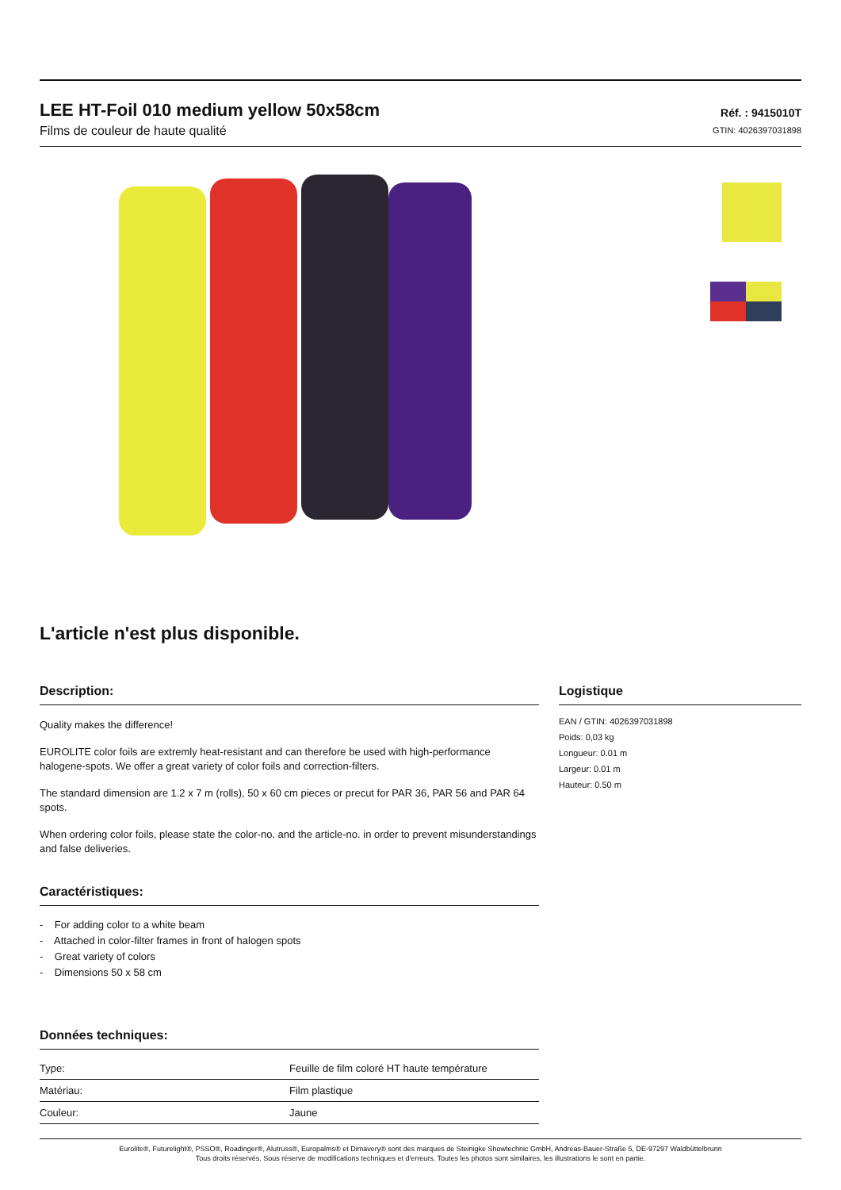LEE HT-Foil 010 medium yellow 50x58cm
Films de couleur de haute qualité
Réf. : 9415010T
GTIN: 4026397031898
L'article n'est plus disponible.
Description:
Quality makes the difference!
EUROLITE color foils are extremly heat-resistant and can therefore be used with high-performance halogene-spots. We offer a great variety of color foils and correction-filters.
The standard dimension are 1.2 x 7 m (rolls), 50 x 60 cm pieces or precut for PAR 36, PAR 56 and PAR 64 spots.
When ordering color foils, please state the color-no. and the article-no. in order to prevent misunderstandings and false deliveries.
Caractéristiques:
- For adding color to a white beam
- Attached in color-filter frames in front of halogen spots
- Great variety of colors
- Dimensions 50 x 58 cm
Données techniques:
| Type: | Feuille de film coloré HT haute température |
| Matériau: | Film plastique |
| Couleur: | Jaune |
Logistique
EAN / GTIN: 4026397031898
Poids: 0,03 kg
Longueur: 0.01 m
Largeur: 0.01 m
Hauteur: 0.50 m
Eurolite®, Futurelight®, PSSO®, Roadinger®, Alutruss®, Europalms® et Dimavery® sont des marques de Steinigke Showtechnic GmbH, Andreas-Bauer-Straße 5, DE-97297 Waldbüttelbrunn
Tous droits réservés. Sous réserve de modifications techniques et d'erreurs. Toutes les photos sont similaires, les illustrations le sont en partie.